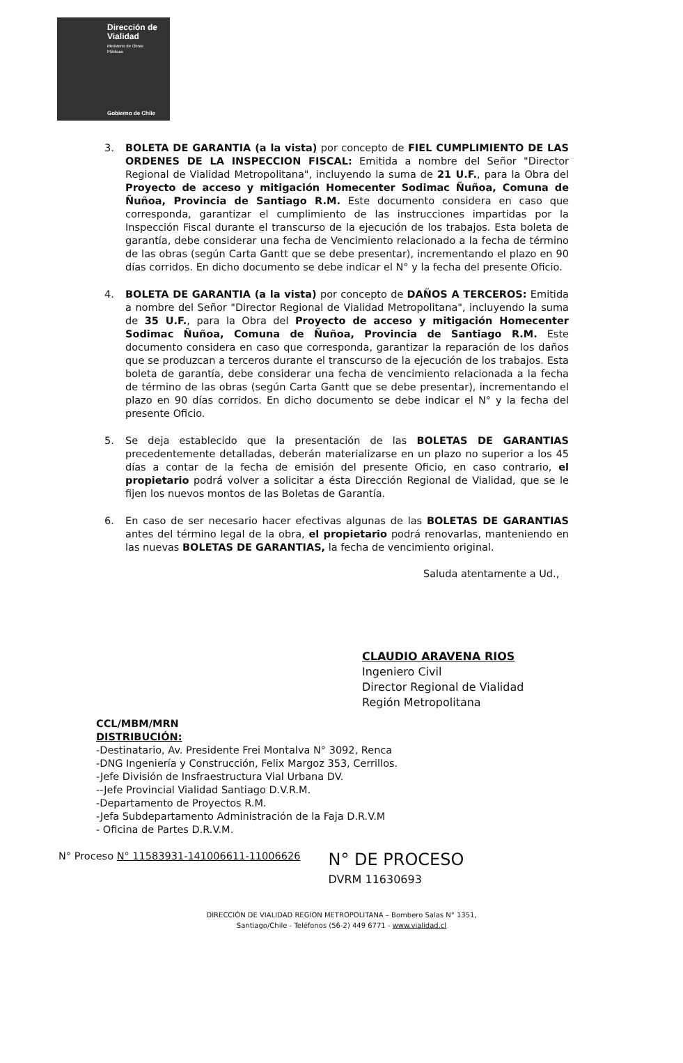Dirección de
Vialidad
Ministerio de Obras
Públicas
Gobierno de Chile
3. BOLETA DE GARANTIA (a la vista) por concepto de FIEL CUMPLIMIENTO DE LAS ORDENES DE LA INSPECCION FISCAL: Emitida a nombre del Señor "Director Regional de Vialidad Metropolitana", incluyendo la suma de 21 U.F., para la Obra del Proyecto de acceso y mitigación Homecenter Sodimac Ñuñoa, Comuna de Ñuñoa, Provincia de Santiago R.M. Este documento considera en caso que corresponda, garantizar el cumplimiento de las instrucciones impartidas por la Inspección Fiscal durante el transcurso de la ejecución de los trabajos. Esta boleta de garantía, debe considerar una fecha de Vencimiento relacionado a la fecha de término de las obras (según Carta Gantt que se debe presentar), incrementando el plazo en 90 días corridos. En dicho documento se debe indicar el N° y la fecha del presente Oficio.
4. BOLETA DE GARANTIA (a la vista) por concepto de DAÑOS A TERCEROS: Emitida a nombre del Señor "Director Regional de Vialidad Metropolitana", incluyendo la suma de 35 U.F., para la Obra del Proyecto de acceso y mitigación Homecenter Sodimac Ñuñoa, Comuna de Ñuñoa, Provincia de Santiago R.M. Este documento considera en caso que corresponda, garantizar la reparación de los daños que se produzcan a terceros durante el transcurso de la ejecución de los trabajos. Esta boleta de garantía, debe considerar una fecha de vencimiento relacionada a la fecha de término de las obras (según Carta Gantt que se debe presentar), incrementando el plazo en 90 días corridos. En dicho documento se debe indicar el N° y la fecha del presente Oficio.
5. Se deja establecido que la presentación de las BOLETAS DE GARANTIAS precedentemente detalladas, deberán materializarse en un plazo no superior a los 45 días a contar de la fecha de emisión del presente Oficio, en caso contrario, el propietario podrá volver a solicitar a ésta Dirección Regional de Vialidad, que se le fijen los nuevos montos de las Boletas de Garantía.
6. En caso de ser necesario hacer efectivas algunas de las BOLETAS DE GARANTIAS antes del término legal de la obra, el propietario podrá renovarlas, manteniendo en las nuevas BOLETAS DE GARANTIAS, la fecha de vencimiento original.
Saluda atentamente a Ud.,
CLAUDIO ARAVENA RIOS
Ingeniero Civil
Director Regional de Vialidad
Región Metropolitana
CCL/MBM/MRN
DISTRIBUCIÓN:
-Destinatario, Av. Presidente Frei Montalva N° 3092, Renca
-DNG Ingeniería y Construcción, Felix Margoz 353, Cerrillos.
-Jefe División de Insfraestructura Vial Urbana DV.
--Jefe Provincial Vialidad Santiago D.V.R.M.
-Departamento de Proyectos R.M.
-Jefa Subdepartamento Administración de la Faja D.R.V.M
- Oficina de Partes D.R.V.M.
N° Proceso N° 11583931-141006611-11006626 N° DE PROCESO
DVRM 11630693
DIRECCIÓN DE VIALIDAD REGION METROPOLITANA – Bombero Salas N° 1351,
Santiago/Chile - Teléfonos (56-2) 449 6771 - www.vialidad.cl